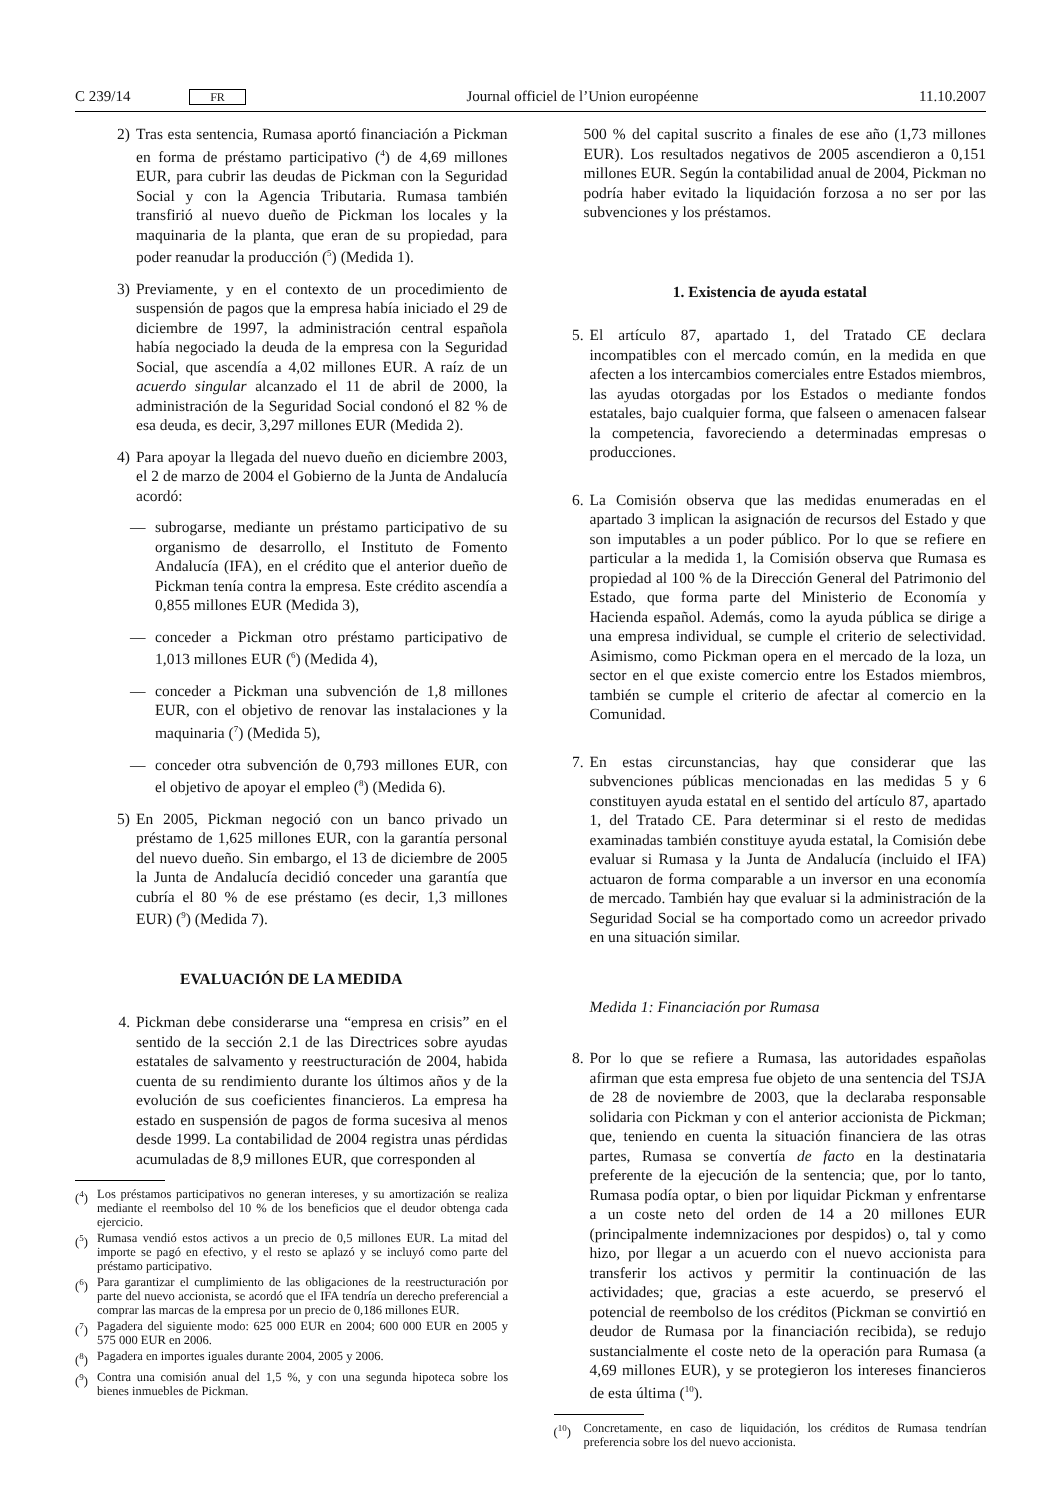C 239/14 FR Journal officiel de l’Union européenne 11.10.2007
2) Tras esta sentencia, Rumasa aportó financiación a Pickman en forma de préstamo participativo (<sup>4</sup>) de 4,69 millones EUR, para cubrir las deudas de Pickman con la Seguridad Social y con la Agencia Tributaria. Rumasa también transfirió al nuevo dueño de Pickman los locales y la maquinaria de la planta, que eran de su propiedad, para poder reanudar la producción (<sup>5</sup>) (Medida 1).
3) Previamente, y en el contexto de un procedimiento de suspensión de pagos que la empresa había iniciado el 29 de diciembre de 1997, la administración central española había negociado la deuda de la empresa con la Seguridad Social, que ascendía a 4,02 millones EUR. A raíz de un acuerdo singular alcanzado el 11 de abril de 2000, la administración de la Seguridad Social condonó el 82 % de esa deuda, es decir, 3,297 millones EUR (Medida 2).
4) Para apoyar la llegada del nuevo dueño en diciembre 2003, el 2 de marzo de 2004 el Gobierno de la Junta de Andalucía acordó:
— subrogarse, mediante un préstamo participativo de su organismo de desarrollo, el Instituto de Fomento Andalucía (IFA), en el crédito que el anterior dueño de Pickman tenía contra la empresa. Este crédito ascendía a 0,855 millones EUR (Medida 3),
— conceder a Pickman otro préstamo participativo de 1,013 millones EUR (<sup>6</sup>) (Medida 4),
— conceder a Pickman una subvención de 1,8 millones EUR, con el objetivo de renovar las instalaciones y la maquinaria (<sup>7</sup>) (Medida 5),
— conceder otra subvención de 0,793 millones EUR, con el objetivo de apoyar el empleo (<sup>8</sup>) (Medida 6).
5) En 2005, Pickman negoció con un banco privado un préstamo de 1,625 millones EUR, con la garantía personal del nuevo dueño. Sin embargo, el 13 de diciembre de 2005 la Junta de Andalucía decidió conceder una garantía que cubría el 80 % de ese préstamo (es decir, 1,3 millones EUR) (<sup>9</sup>) (Medida 7).
EVALUACIÓN DE LA MEDIDA
4. Pickman debe considerarse una “empresa en crisis” en el sentido de la sección 2.1 de las Directrices sobre ayudas estatales de salvamento y reestructuración de 2004, habida cuenta de su rendimiento durante los últimos años y de la evolución de sus coeficientes financieros. La empresa ha estado en suspensión de pagos de forma sucesiva al menos desde 1999. La contabilidad de 2004 registra unas pérdidas acumuladas de 8,9 millones EUR, que corresponden al
(<sup>4</sup>) Los préstamos participativos no generan intereses, y su amortización se realiza mediante el reembolso del 10 % de los beneficios que el deudor obtenga cada ejercicio.
(<sup>5</sup>) Rumasa vendió estos activos a un precio de 0,5 millones EUR. La mitad del importe se pagó en efectivo, y el resto se aplazó y se incluyó como parte del préstamo participativo.
(<sup>6</sup>) Para garantizar el cumplimiento de las obligaciones de la reestructuración por parte del nuevo accionista, se acordó que el IFA tendría un derecho preferencial a comprar las marcas de la empresa por un precio de 0,186 millones EUR.
(<sup>7</sup>) Pagadera del siguiente modo: 625 000 EUR en 2004; 600 000 EUR en 2005 y 575 000 EUR en 2006.
(<sup>8</sup>) Pagadera en importes iguales durante 2004, 2005 y 2006.
(<sup>9</sup>) Contra una comisión anual del 1,5 %, y con una segunda hipoteca sobre los bienes inmuebles de Pickman.
500 % del capital suscrito a finales de ese año (1,73 millones EUR). Los resultados negativos de 2005 ascendieron a 0,151 millones EUR. Según la contabilidad anual de 2004, Pickman no podría haber evitado la liquidación forzosa a no ser por las subvenciones y los préstamos.
1. Existencia de ayuda estatal
5. El artículo 87, apartado 1, del Tratado CE declara incompatibles con el mercado común, en la medida en que afecten a los intercambios comerciales entre Estados miembros, las ayudas otorgadas por los Estados o mediante fondos estatales, bajo cualquier forma, que falseen o amenacen falsear la competencia, favoreciendo a determinadas empresas o producciones.
6. La Comisión observa que las medidas enumeradas en el apartado 3 implican la asignación de recursos del Estado y que son imputables a un poder público. Por lo que se refiere en particular a la medida 1, la Comisión observa que Rumasa es propiedad al 100 % de la Dirección General del Patrimonio del Estado, que forma parte del Ministerio de Economía y Hacienda español. Además, como la ayuda pública se dirige a una empresa individual, se cumple el criterio de selectividad. Asimismo, como Pickman opera en el mercado de la loza, un sector en el que existe comercio entre los Estados miembros, también se cumple el criterio de afectar al comercio en la Comunidad.
7. En estas circunstancias, hay que considerar que las subvenciones públicas mencionadas en las medidas 5 y 6 constituyen ayuda estatal en el sentido del artículo 87, apartado 1, del Tratado CE. Para determinar si el resto de medidas examinadas también constituye ayuda estatal, la Comisión debe evaluar si Rumasa y la Junta de Andalucía (incluido el IFA) actuaron de forma comparable a un inversor en una economía de mercado. También hay que evaluar si la administración de la Seguridad Social se ha comportado como un acreedor privado en una situación similar.
Medida 1: Financiación por Rumasa
8. Por lo que se refiere a Rumasa, las autoridades españolas afirman que esta empresa fue objeto de una sentencia del TSJA de 28 de noviembre de 2003, que la declaraba responsable solidaria con Pickman y con el anterior accionista de Pickman; que, teniendo en cuenta la situación financiera de las otras partes, Rumasa se convertía de facto en la destinataria preferente de la ejecución de la sentencia; que, por lo tanto, Rumasa podía optar, o bien por liquidar Pickman y enfrentarse a un coste neto del orden de 14 a 20 millones EUR (principalmente indemnizaciones por despidos) o, tal y como hizo, por llegar a un acuerdo con el nuevo accionista para transferir los activos y permitir la continuación de las actividades; que, gracias a este acuerdo, se preservó el potencial de reembolso de los créditos (Pickman se convirtió en deudor de Rumasa por la financiación recibida), se redujo sustancialmente el coste neto de la operación para Rumasa (a 4,69 millones EUR), y se protegieron los intereses financieros de esta última (<sup>10</sup>).
(<sup>10</sup>) Concretamente, en caso de liquidación, los créditos de Rumasa tendrían preferencia sobre los del nuevo accionista.